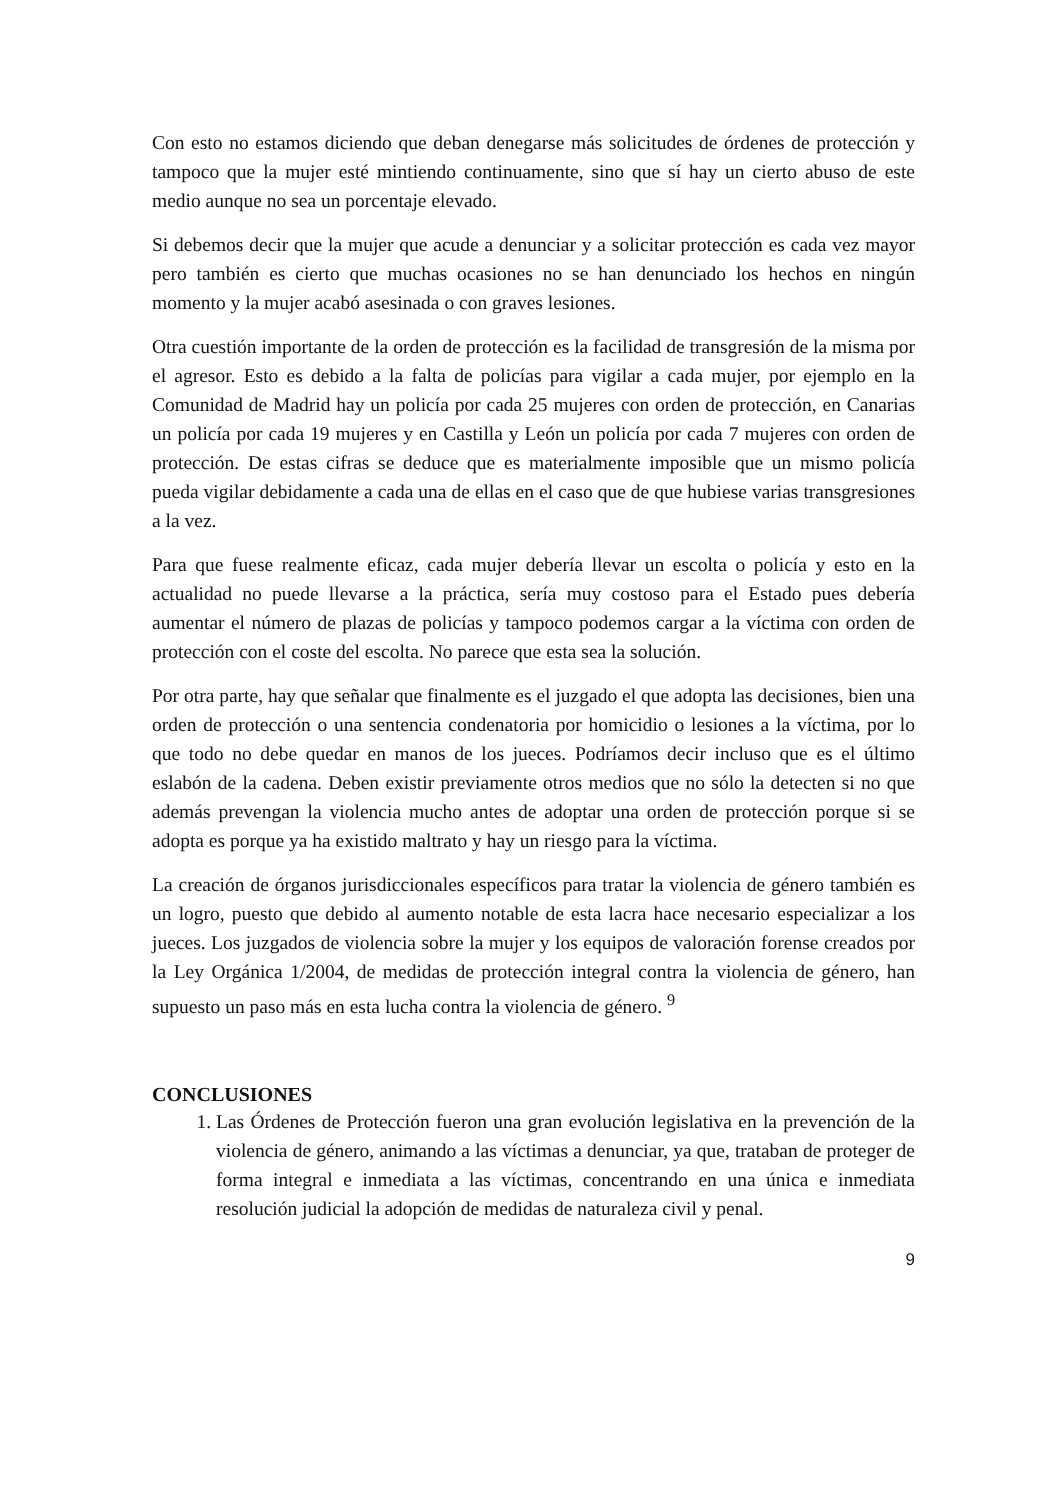Con esto no estamos diciendo que deban denegarse más solicitudes de órdenes de protección y tampoco que la mujer esté mintiendo continuamente, sino que sí hay un cierto abuso de este medio aunque no sea un porcentaje elevado.
Si debemos decir que la mujer que acude a denunciar y a solicitar protección es cada vez mayor pero también es cierto que muchas ocasiones no se han denunciado los hechos en ningún momento y la mujer acabó asesinada o con graves lesiones.
Otra cuestión importante de la orden de protección es la facilidad de transgresión de la misma por el agresor. Esto es debido a la falta de policías para vigilar a cada mujer, por ejemplo en la Comunidad de Madrid hay un policía por cada 25 mujeres con orden de protección, en Canarias un policía por cada 19 mujeres y en Castilla y León un policía por cada 7 mujeres con orden de protección. De estas cifras se deduce que es materialmente imposible que un mismo policía pueda vigilar debidamente a cada una de ellas en el caso que de que hubiese varias transgresiones a la vez.
Para que fuese realmente eficaz, cada mujer debería llevar un escolta o policía y esto en la actualidad no puede llevarse a la práctica, sería muy costoso para el Estado pues debería aumentar el número de plazas de policías y tampoco podemos cargar a la víctima con orden de protección con el coste del escolta. No parece que esta sea la solución.
Por otra parte, hay que señalar que finalmente es el juzgado el que adopta las decisiones, bien una orden de protección o una sentencia condenatoria por homicidio o lesiones a la víctima, por lo que todo no debe quedar en manos de los jueces. Podríamos decir incluso que es el último eslabón de la cadena. Deben existir previamente otros medios que no sólo la detecten si no que además prevengan la violencia mucho antes de adoptar una orden de protección porque si se adopta es porque ya ha existido maltrato y hay un riesgo para la víctima.
La creación de órganos jurisdiccionales específicos para tratar la violencia de género también es un logro, puesto que debido al aumento notable de esta lacra hace necesario especializar a los jueces. Los juzgados de violencia sobre la mujer y los equipos de valoración forense creados por la Ley Orgánica 1/2004, de medidas de protección integral contra la violencia de género, han supuesto un paso más en esta lucha contra la violencia de género. <sup>9</sup>
CONCLUSIONES
1. Las Órdenes de Protección fueron una gran evolución legislativa en la prevención de la violencia de género, animando a las víctimas a denunciar, ya que, trataban de proteger de forma integral e inmediata a las víctimas, concentrando en una única e inmediata resolución judicial la adopción de medidas de naturaleza civil y penal.
9